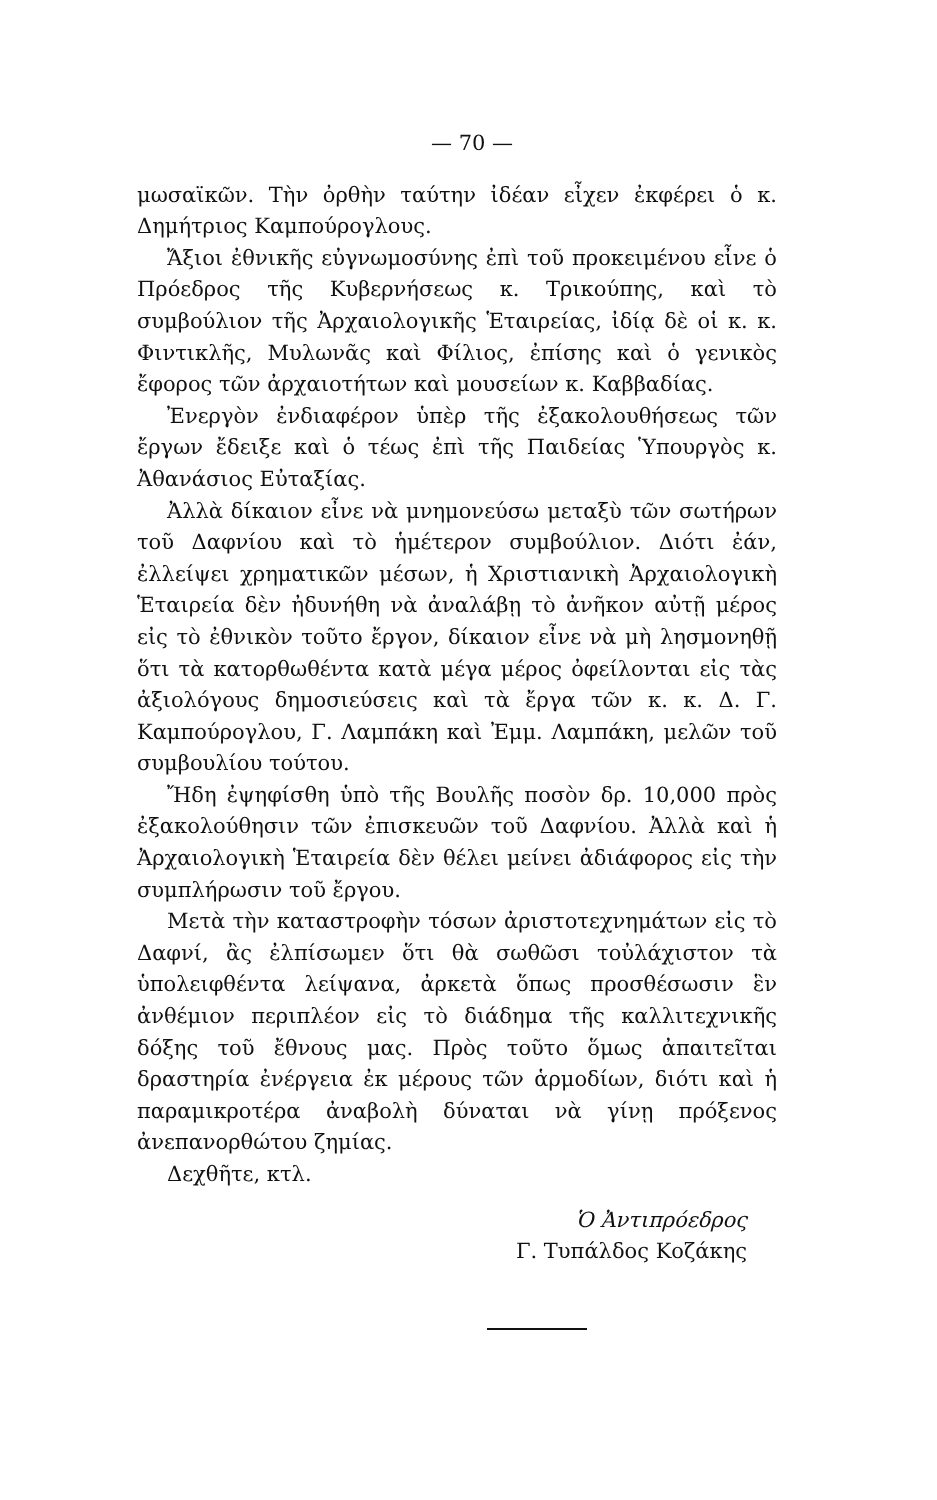— 70 —
μωσαϊκῶν. Τὴν ὀρθὴν ταύτην ἰδέαν εἶχεν ἐκφέρει ὁ κ. Δημήτριος Καμπούρογλους.
Ἄξιοι ἐθνικῆς εὐγνωμοσύνης ἐπὶ τοῦ προκειμένου εἶνε ὁ Πρόεδρος τῆς Κυβερνήσεως κ. Τρικούπης, καὶ τὸ συμβούλιον τῆς Ἀρχαιολογικῆς Ἑταιρείας, ἰδίᾳ δὲ οἱ κ. κ. Φιντικλῆς, Μυλωνᾶς καὶ Φίλιος, ἐπίσης καὶ ὁ γενικὸς ἔφορος τῶν ἀρχαιοτήτων καὶ μουσείων κ. Καββαδίας.
Ἐνεργὸν ἐνδιαφέρον ὑπὲρ τῆς ἐξακολουθήσεως τῶν ἔργων ἔδειξε καὶ ὁ τέως ἐπὶ τῆς Παιδείας Ὑπουργὸς κ. Ἀθανάσιος Εὐταξίας.
Ἀλλὰ δίκαιον εἶνε νὰ μνημονεύσω μεταξὺ τῶν σωτήρων τοῦ Δαφνίου καὶ τὸ ἡμέτερον συμβούλιον. Διότι ἐάν, ἐλλείψει χρηματικῶν μέσων, ἡ Χριστιανικὴ Ἀρχαιολογικὴ Ἑταιρεία δὲν ἠδυνήθη νὰ ἀναλάβῃ τὸ ἀνῆκον αὐτῇ μέρος εἰς τὸ ἐθνικὸν τοῦτο ἔργον, δίκαιον εἶνε νὰ μὴ λησμονηθῇ ὅτι τὰ κατορθωθέντα κατὰ μέγα μέρος ὀφείλονται εἰς τὰς ἀξιολόγους δημοσιεύσεις καὶ τὰ ἔργα τῶν κ. κ. Δ. Γ. Καμπούρογλου, Γ. Λαμπάκη καὶ Ἐμμ. Λαμπάκη, μελῶν τοῦ συμβουλίου τούτου.
Ἤδη ἐψηφίσθη ὑπὸ τῆς Βουλῆς ποσὸν δρ. 10,000 πρὸς ἐξακολούθησιν τῶν ἐπισκευῶν τοῦ Δαφνίου. Ἀλλὰ καὶ ἡ Ἀρχαιολογικὴ Ἑταιρεία δὲν θέλει μείνει ἀδιάφορος εἰς τὴν συμπλήρωσιν τοῦ ἔργου.
Μετὰ τὴν καταστροφὴν τόσων ἀριστοτεχνημάτων εἰς τὸ Δαφνί, ἂς ἐλπίσωμεν ὅτι θὰ σωθῶσι τοὐλάχιστον τὰ ὑπολειφθέντα λείψανα, ἀρκετὰ ὅπως προσθέσωσιν ἓν ἀνθέμιον περιπλέον εἰς τὸ διάδημα τῆς καλλιτεχνικῆς δόξης τοῦ ἔθνους μας. Πρὸς τοῦτο ὅμως ἀπαιτεῖται δραστηρία ἐνέργεια ἐκ μέρους τῶν ἁρμοδίων, διότι καὶ ἡ παραμικροτέρα ἀναβολὴ δύναται νὰ γίνῃ πρόξενος ἀνεπανορθώτου ζημίας.
Δεχθῆτε, κτλ.
Ὁ Ἀντιπρόεδρος
Γ. Τυπάλδος Κοζάκης